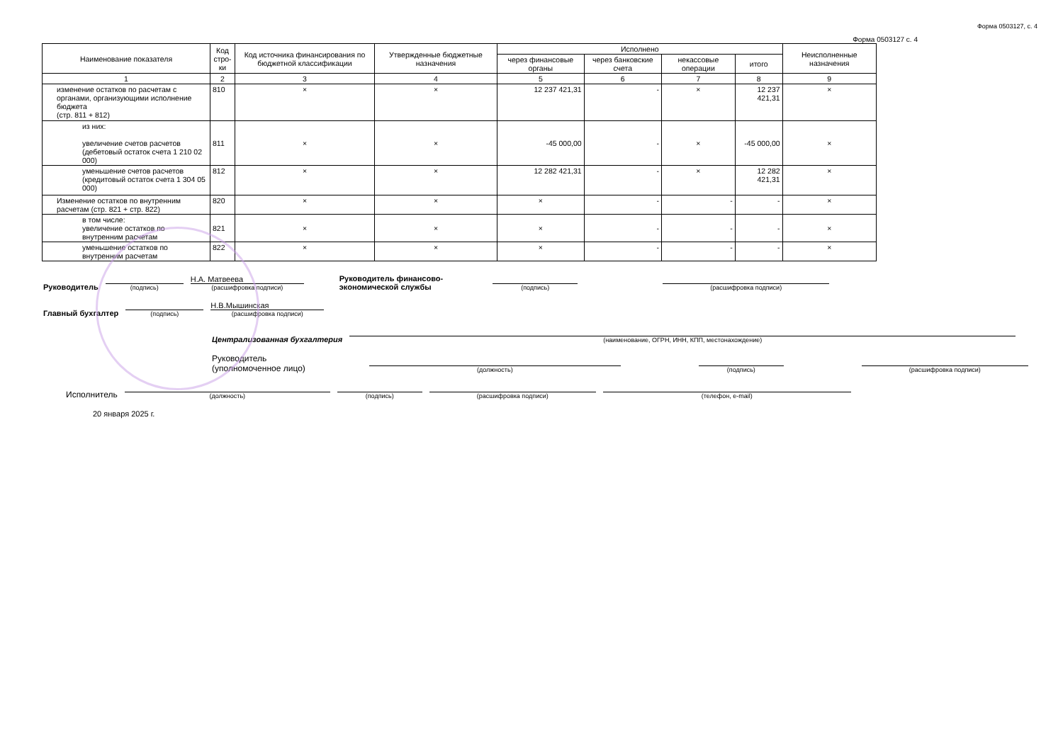Форма 0503127, с. 4
Форма 0503127 с. 4
| Наименование показателя | Код стро-ки | Код источника финансирования по бюджетной классификации | Утвержденные бюджетные назначения | Исполнено | | | | Неисполненные назначения |
| --- | --- | --- | --- | --- | --- | --- | --- | --- |
| | | | | через финансовые органы | через банковские счета | некассовые операции | итого | |
| 1 | 2 | 3 | 4 | 5 | 6 | 7 | 8 | 9 |
| изменение остатков по расчетам с органами, организующими исполнение бюджета (стр. 811 + 812) | 810 | × | × | 12 237 421,31 | - | × | 12 237 421,31 | × |
| из них: увеличение счетов расчетов (дебетовый остаток счета 1 210 02 000) | 811 | × | × | -45 000,00 | - | × | -45 000,00 | × |
| уменьшение счетов расчетов (кредитовый остаток счета 1 304 05 000) | 812 | × | × | 12 282 421,31 | - | × | 12 282 421,31 | × |
| Изменение остатков по внутренним расчетам (стр. 821 + стр. 822) | 820 | × | × | × | - | - | - | × |
| в том числе: увеличение остатков по внутренним расчетам | 821 | × | × | × | - | - | - | × |
| уменьшение остатков по внутренним расчетам | 822 | × | × | × | - | - | - | × |
Руководитель
(подпись)
Н.А. Матвеева
(расшифровка подписи)
Руководитель финансово-
экономической службы
(подпись)
(расшифровка подписи)
Главный бухгалтер
(подпись)
Н.В.Мышинская
(расшифровка подписи)
Централизованная бухгалтерия
(наименование, ОГРН, ИНН, КПП, местонахождение)
Руководитель
(уполномоченное лицо)
(должность)
(подпись)
(расшифровка подписи)
Исполнитель
(должность)
(подпись)
(расшифровка подписи)
(телефон, e-mail)
20 января 2025 г.